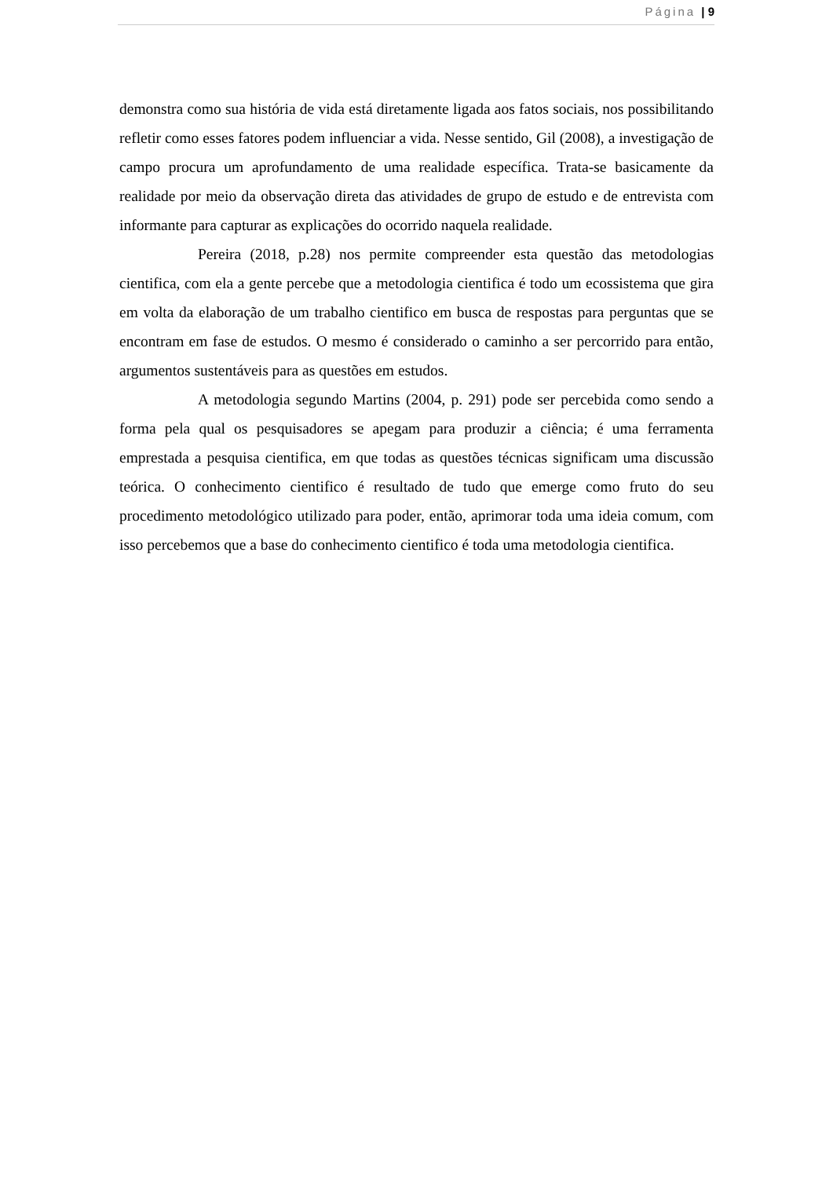Página | 9
demonstra como sua história de vida está diretamente ligada aos fatos sociais, nos possibilitando refletir como esses fatores podem influenciar a vida. Nesse sentido, Gil (2008), a investigação de campo procura um aprofundamento de uma realidade específica. Trata-se basicamente da realidade por meio da observação direta das atividades de grupo de estudo e de entrevista com informante para capturar as explicações do ocorrido naquela realidade.
Pereira (2018, p.28) nos permite compreender esta questão das metodologias cientifica, com ela a gente percebe que a metodologia cientifica é todo um ecossistema que gira em volta da elaboração de um trabalho cientifico em busca de respostas para perguntas que se encontram em fase de estudos. O mesmo é considerado o caminho a ser percorrido para então, argumentos sustentáveis para as questões em estudos.
A metodologia segundo Martins (2004, p. 291) pode ser percebida como sendo a forma pela qual os pesquisadores se apegam para produzir a ciência; é uma ferramenta emprestada a pesquisa cientifica, em que todas as questões técnicas significam uma discussão teórica. O conhecimento cientifico é resultado de tudo que emerge como fruto do seu procedimento metodológico utilizado para poder, então, aprimorar toda uma ideia comum, com isso percebemos que a base do conhecimento cientifico é toda uma metodologia cientifica.